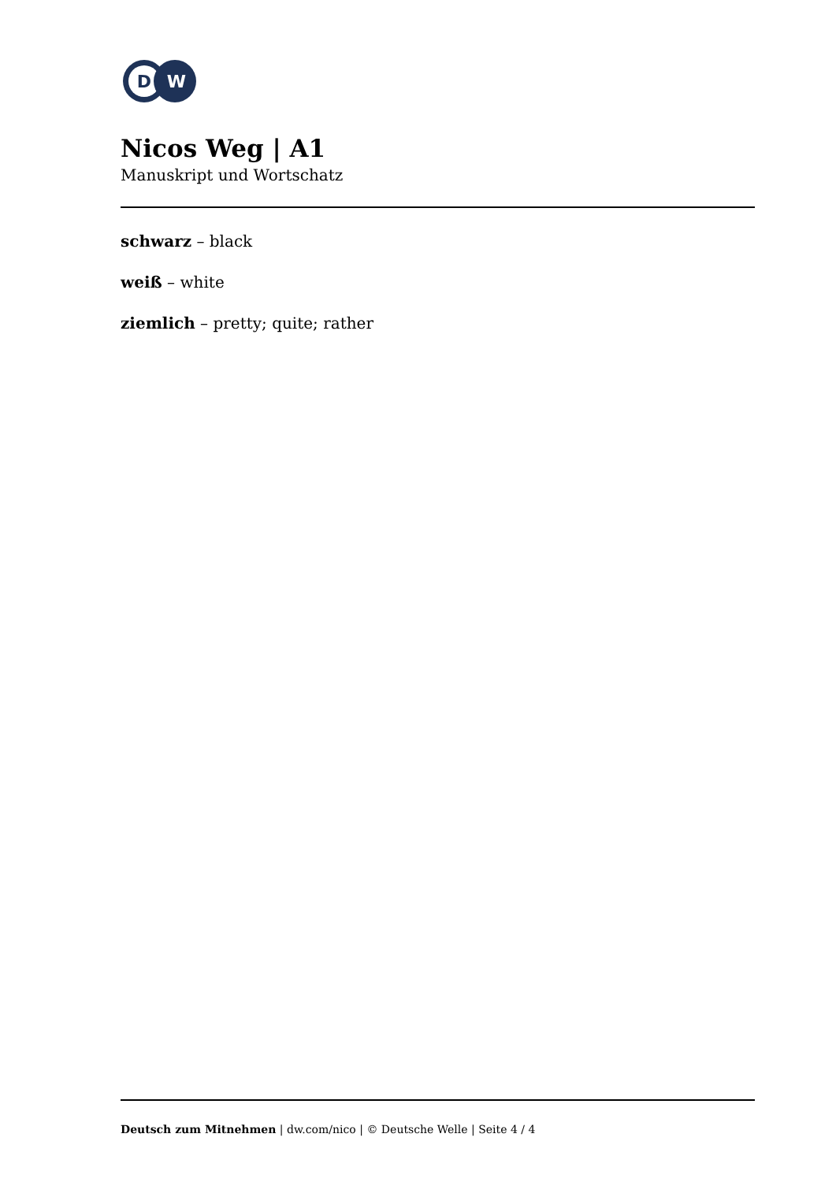D
W
Nicos Weg | A1
Manuskript und Wortschatz
schwarz – black
weiß – white
ziemlich – pretty; quite; rather
Deutsch zum Mitnehmen | dw.com/nico | © Deutsche Welle | Seite 4 / 4